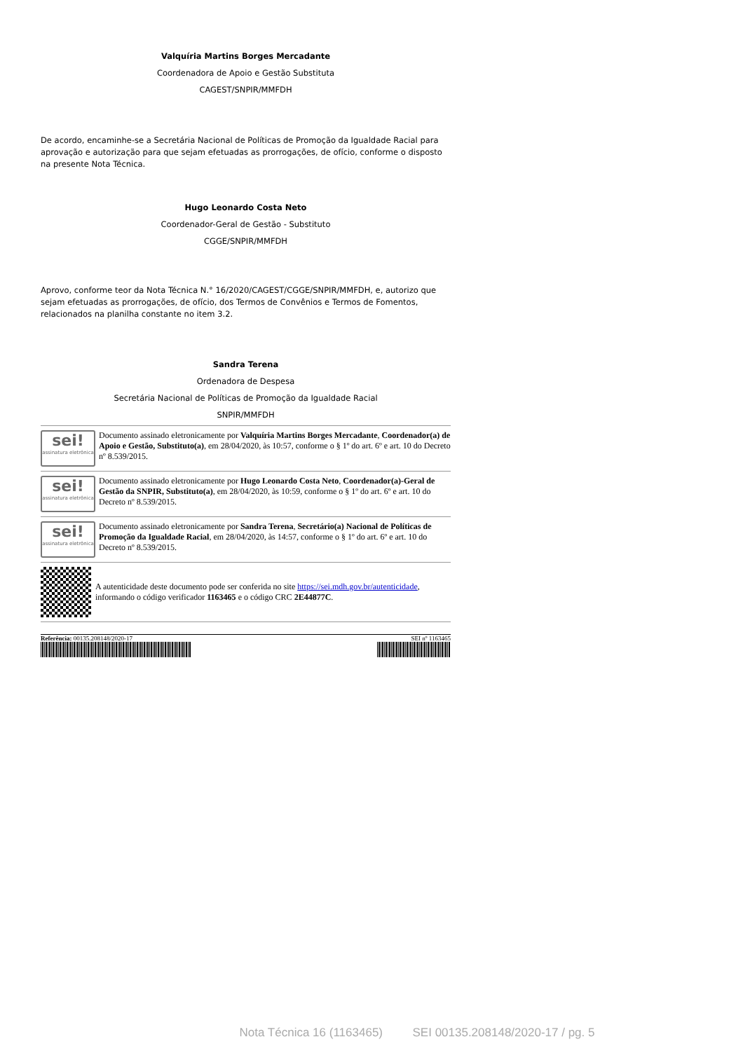Valquíria Martins Borges Mercadante
Coordenadora de Apoio e Gestão Substituta
CAGEST/SNPIR/MMFDH
De acordo, encaminhe-se a Secretária Nacional de Políticas de Promoção da Igualdade Racial para aprovação e autorização para que sejam efetuadas as prorrogações, de ofício, conforme o disposto na presente Nota Técnica.
Hugo Leonardo Costa Neto
Coordenador-Geral de Gestão - Substituto
CGGE/SNPIR/MMFDH
Aprovo, conforme teor da Nota Técnica N.° 16/2020/CAGEST/CGGE/SNPIR/MMFDH, e, autorizo que sejam efetuadas as prorrogações, de ofício, dos Termos de Convênios e Termos de Fomentos, relacionados na planilha constante no item 3.2.
Sandra Terena
Ordenadora de Despesa
Secretária Nacional de Políticas de Promoção da Igualdade Racial
SNPIR/MMFDH
sei!
assinatura eletrônica
Documento assinado eletronicamente por Valquíria Martins Borges Mercadante, Coordenador(a) de Apoio e Gestão, Substituto(a), em 28/04/2020, às 10:57, conforme o § 1º do art. 6º e art. 10 do Decreto nº 8.539/2015.
sei!
assinatura eletrônica
Documento assinado eletronicamente por Hugo Leonardo Costa Neto, Coordenador(a)-Geral de Gestão da SNPIR, Substituto(a), em 28/04/2020, às 10:59, conforme o § 1º do art. 6º e art. 10 do Decreto nº 8.539/2015.
sei!
assinatura eletrônica
Documento assinado eletronicamente por Sandra Terena, Secretário(a) Nacional de Políticas de Promoção da Igualdade Racial, em 28/04/2020, às 14:57, conforme o § 1º do art. 6º e art. 10 do Decreto nº 8.539/2015.
A autenticidade deste documento pode ser conferida no site https://sei.mdh.gov.br/autenticidade, informando o código verificador 1163465 e o código CRC 2E44877C.
Referência: 00135.208148/2020-17 SEI nº 1163465
Nota Técnica 16 (1163465) SEI 00135.208148/2020-17 / pg. 5